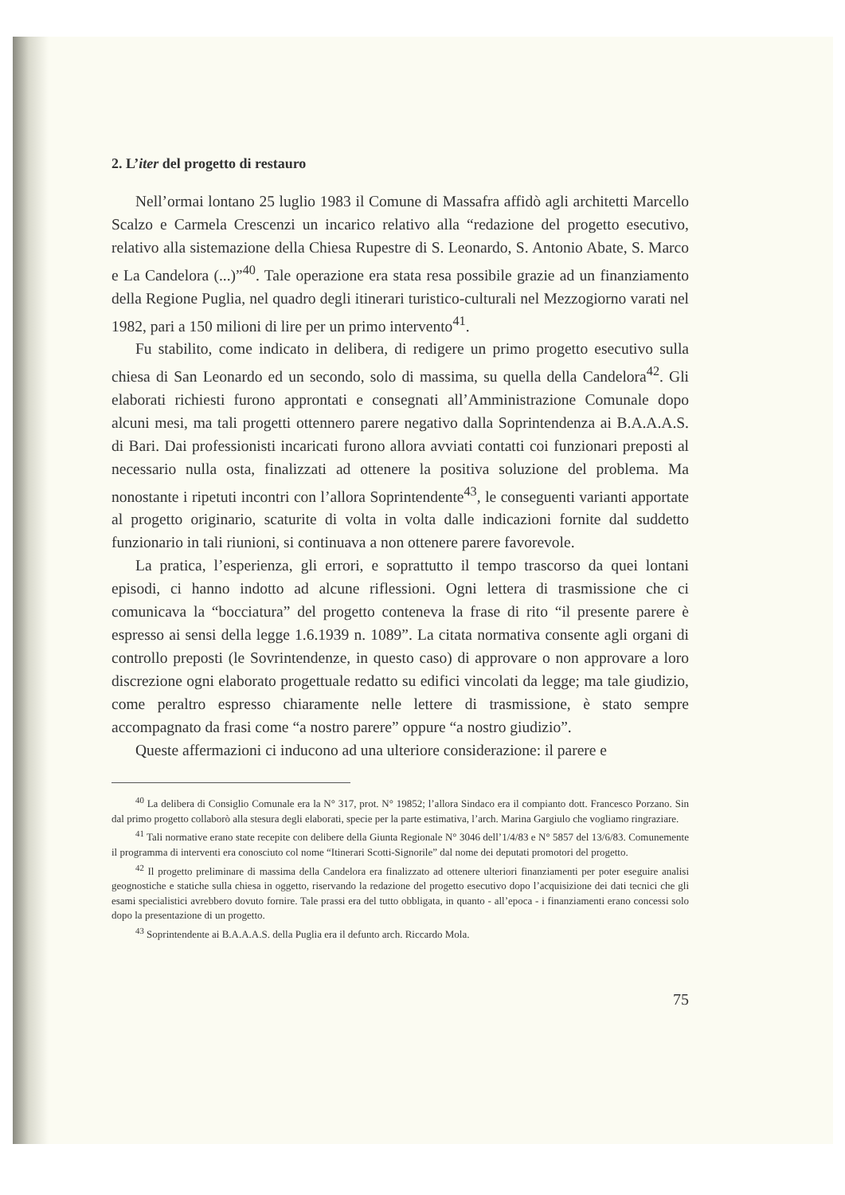2. L’iter del progetto di restauro
Nell’ormai lontano 25 luglio 1983 il Comune di Massafra affidò agli architetti Marcello Scalzo e Carmela Crescenzi un incarico relativo alla “redazione del progetto esecutivo, relativo alla sistemazione della Chiesa Rupestre di S. Leonardo, S. Antonio Abate, S. Marco e La Candelora (...)”<sup>40</sup>. Tale operazione era stata resa possibile grazie ad un finanziamento della Regione Puglia, nel quadro degli itinerari turistico-culturali nel Mezzogiorno varati nel 1982, pari a 150 milioni di lire per un primo intervento<sup>41</sup>.
Fu stabilito, come indicato in delibera, di redigere un primo progetto esecutivo sulla chiesa di San Leonardo ed un secondo, solo di massima, su quella della Candelora<sup>42</sup>. Gli elaborati richiesti furono approntati e consegnati all’Amministrazione Comunale dopo alcuni mesi, ma tali progetti ottennero parere negativo dalla Soprintendenza ai B.A.A.A.S. di Bari. Dai professionisti incaricati furono allora avviati contatti coi funzionari preposti al necessario nulla osta, finalizzati ad ottenere la positiva soluzione del problema. Ma nonostante i ripetuti incontri con l’allora Soprintendente<sup>43</sup>, le conseguenti varianti apportate al progetto originario, scaturite di volta in volta dalle indicazioni fornite dal suddetto funzionario in tali riunioni, si continuava a non ottenere parere favorevole.
La pratica, l’esperienza, gli errori, e soprattutto il tempo trascorso da quei lontani episodi, ci hanno indotto ad alcune riflessioni. Ogni lettera di trasmissione che ci comunicava la “bocciatura” del progetto conteneva la frase di rito “il presente parere è espresso ai sensi della legge 1.6.1939 n. 1089”. La citata normativa consente agli organi di controllo preposti (le Sovrintendenze, in questo caso) di approvare o non approvare a loro discrezione ogni elaborato progettuale redatto su edifici vincolati da legge; ma tale giudizio, come peraltro espresso chiaramente nelle lettere di trasmissione, è stato sempre accompagnato da frasi come “a nostro parere” oppure “a nostro giudizio”.
Queste affermazioni ci inducono ad una ulteriore considerazione: il parere e
<sup>40</sup> La delibera di Consiglio Comunale era la N° 317, prot. N° 19852; l’allora Sindaco era il compianto dott. Francesco Porzano. Sin dal primo progetto collaborò alla stesura degli elaborati, specie per la parte estimativa, l’arch. Marina Gargiulo che vogliamo ringraziare.
<sup>41</sup> Tali normative erano state recepite con delibere della Giunta Regionale N° 3046 dell’1/4/83 e N° 5857 del 13/6/83. Comunemente il programma di interventi era conosciuto col nome “Itinerari Scotti-Signorile” dal nome dei deputati promotori del progetto.
<sup>42</sup> Il progetto preliminare di massima della Candelora era finalizzato ad ottenere ulteriori finanziamenti per poter eseguire analisi geognostiche e statiche sulla chiesa in oggetto, riservando la redazione del progetto esecutivo dopo l’acquisizione dei dati tecnici che gli esami specialistici avrebbero dovuto fornire. Tale prassi era del tutto obbligata, in quanto - all’epoca - i finanziamenti erano concessi solo dopo la presentazione di un progetto.
<sup>43</sup> Soprintendente ai B.A.A.A.S. della Puglia era il defunto arch. Riccardo Mola.
75